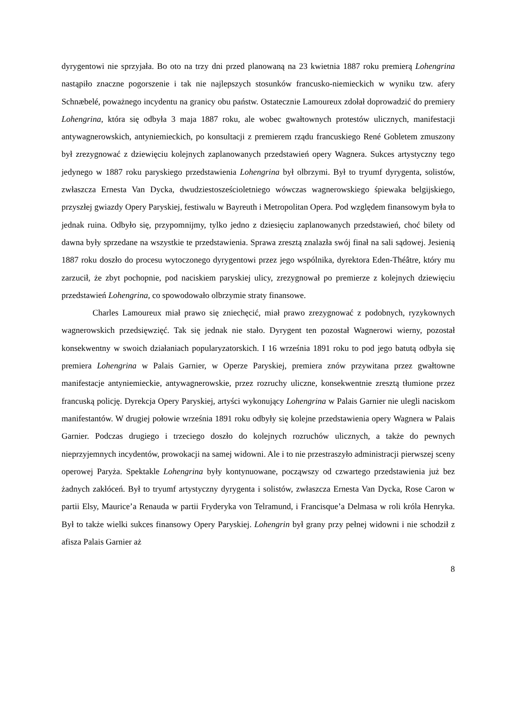dyrygentowi nie sprzyjała. Bo oto na trzy dni przed planowaną na 23 kwietnia 1887 roku premierą Lohengrina nastąpiło znaczne pogorszenie i tak nie najlepszych stosunków francusko-niemieckich w wyniku tzw. afery Schnæbelé, poważnego incydentu na granicy obu państw. Ostatecznie Lamoureux zdołał doprowadzić do premiery Lohengrina, która się odbyła 3 maja 1887 roku, ale wobec gwałtownych protestów ulicznych, manifestacji antywagnerowskich, antyniemieckich, po konsultacji z premierem rządu francuskiego René Gobletem zmuszony był zrezygnować z dziewięciu kolejnych zaplanowanych przedstawień opery Wagnera. Sukces artystyczny tego jedynego w 1887 roku paryskiego przedstawienia Lohengrina był olbrzymi. Był to tryumf dyrygenta, solistów, zwłaszcza Ernesta Van Dycka, dwudziestosześcioletniego wówczas wagnerowskiego śpiewaka belgijskiego, przyszłej gwiazdy Opery Paryskiej, festiwalu w Bayreuth i Metropolitan Opera. Pod względem finansowym była to jednak ruina. Odbyło się, przypomnijmy, tylko jedno z dziesięciu zaplanowanych przedstawień, choć bilety od dawna były sprzedane na wszystkie te przedstawienia. Sprawa zresztą znalazła swój finał na sali sądowej. Jesienią 1887 roku doszło do procesu wytoczonego dyrygentowi przez jego wspólnika, dyrektora Eden-Théâtre, który mu zarzucił, że zbyt pochopnie, pod naciskiem paryskiej ulicy, zrezygnował po premierze z kolejnych dziewięciu przedstawień Lohengrina, co spowodowało olbrzymie straty finansowe.
Charles Lamoureux miał prawo się zniechęcić, miał prawo zrezygnować z podobnych, ryzykownych wagnerowskich przedsięwzięć. Tak się jednak nie stało. Dyrygent ten pozostał Wagnerowi wierny, pozostał konsekwentny w swoich działaniach popularyzatorskich. I 16 września 1891 roku to pod jego batutą odbyła się premiera Lohengrina w Palais Garnier, w Operze Paryskiej, premiera znów przywitana przez gwałtowne manifestacje antyniemieckie, antywagnerowskie, przez rozruchy uliczne, konsekwentnie zresztą tłumione przez francuską policję. Dyrekcja Opery Paryskiej, artyści wykonujący Lohengrina w Palais Garnier nie ulegli naciskom manifestantów. W drugiej połowie września 1891 roku odbyły się kolejne przedstawienia opery Wagnera w Palais Garnier. Podczas drugiego i trzeciego doszło do kolejnych rozruchów ulicznych, a także do pewnych nieprzyjemnych incydentów, prowokacji na samej widowni. Ale i to nie przestraszyło administracji pierwszej sceny operowej Paryża. Spektakle Lohengrina były kontynuowane, począwszy od czwartego przedstawienia już bez żadnych zakłóceń. Był to tryumf artystyczny dyrygenta i solistów, zwłaszcza Ernesta Van Dycka, Rose Caron w partii Elsy, Maurice’a Renauda w partii Fryderyka von Telramund, i Francisque’a Delmasa w roli króla Henryka. Był to także wielki sukces finansowy Opery Paryskiej. Lohengrin był grany przy pełnej widowni i nie schodził z afisza Palais Garnier aż
8